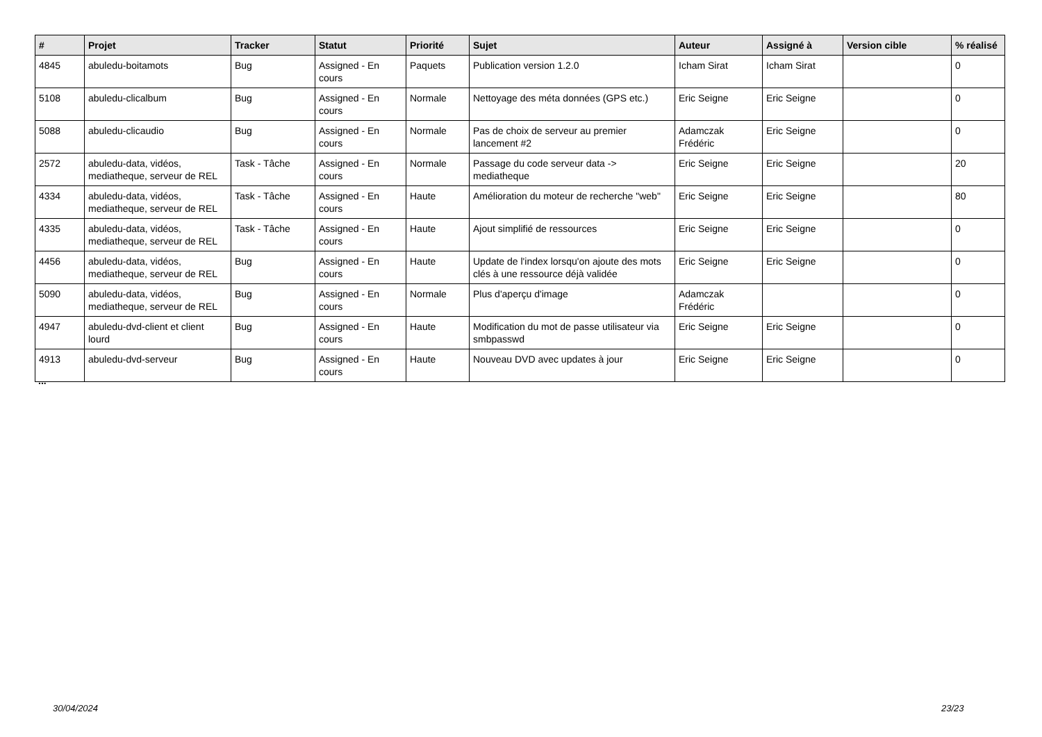| # | Projet | Tracker | Statut | Priorité | Sujet | Auteur | Assigné à | Version cible | % réalisé |
| --- | --- | --- | --- | --- | --- | --- | --- | --- | --- |
| 4845 | abuledu-boitamots | Bug | Assigned - En cours | Paquets | Publication version 1.2.0 | Icham Sirat | Icham Sirat | | 0 |
| 5108 | abuledu-clicalbum | Bug | Assigned - En cours | Normale | Nettoyage des méta données (GPS etc.) | Eric Seigne | Eric Seigne | | 0 |
| 5088 | abuledu-clicaudio | Bug | Assigned - En cours | Normale | Pas de choix de serveur au premier lancement #2 | Adamczak Frédéric | Eric Seigne | | 0 |
| 2572 | abuledu-data, vidéos, mediatheque, serveur de REL | Task - Tâche | Assigned - En cours | Normale | Passage du code serveur data -> mediatheque | Eric Seigne | Eric Seigne | | 20 |
| 4334 | abuledu-data, vidéos, mediatheque, serveur de REL | Task - Tâche | Assigned - En cours | Haute | Amélioration du moteur de recherche "web" | Eric Seigne | Eric Seigne | | 80 |
| 4335 | abuledu-data, vidéos, mediatheque, serveur de REL | Task - Tâche | Assigned - En cours | Haute | Ajout simplifié de ressources | Eric Seigne | Eric Seigne | | 0 |
| 4456 | abuledu-data, vidéos, mediatheque, serveur de REL | Bug | Assigned - En cours | Haute | Update de l'index lorsqu'on ajoute des mots clés à une ressource déjà validée | Eric Seigne | Eric Seigne | | 0 |
| 5090 | abuledu-data, vidéos, mediatheque, serveur de REL | Bug | Assigned - En cours | Normale | Plus d'aperçu d'image | Adamczak Frédéric | | | 0 |
| 4947 | abuledu-dvd-client et client lourd | Bug | Assigned - En cours | Haute | Modification du mot de passe utilisateur via smbpasswd | Eric Seigne | Eric Seigne | | 0 |
| 4913 | abuledu-dvd-serveur | Bug | Assigned - En cours | Haute | Nouveau DVD avec updates à jour | Eric Seigne | Eric Seigne | | 0 |
...
30/04/2024 23/23